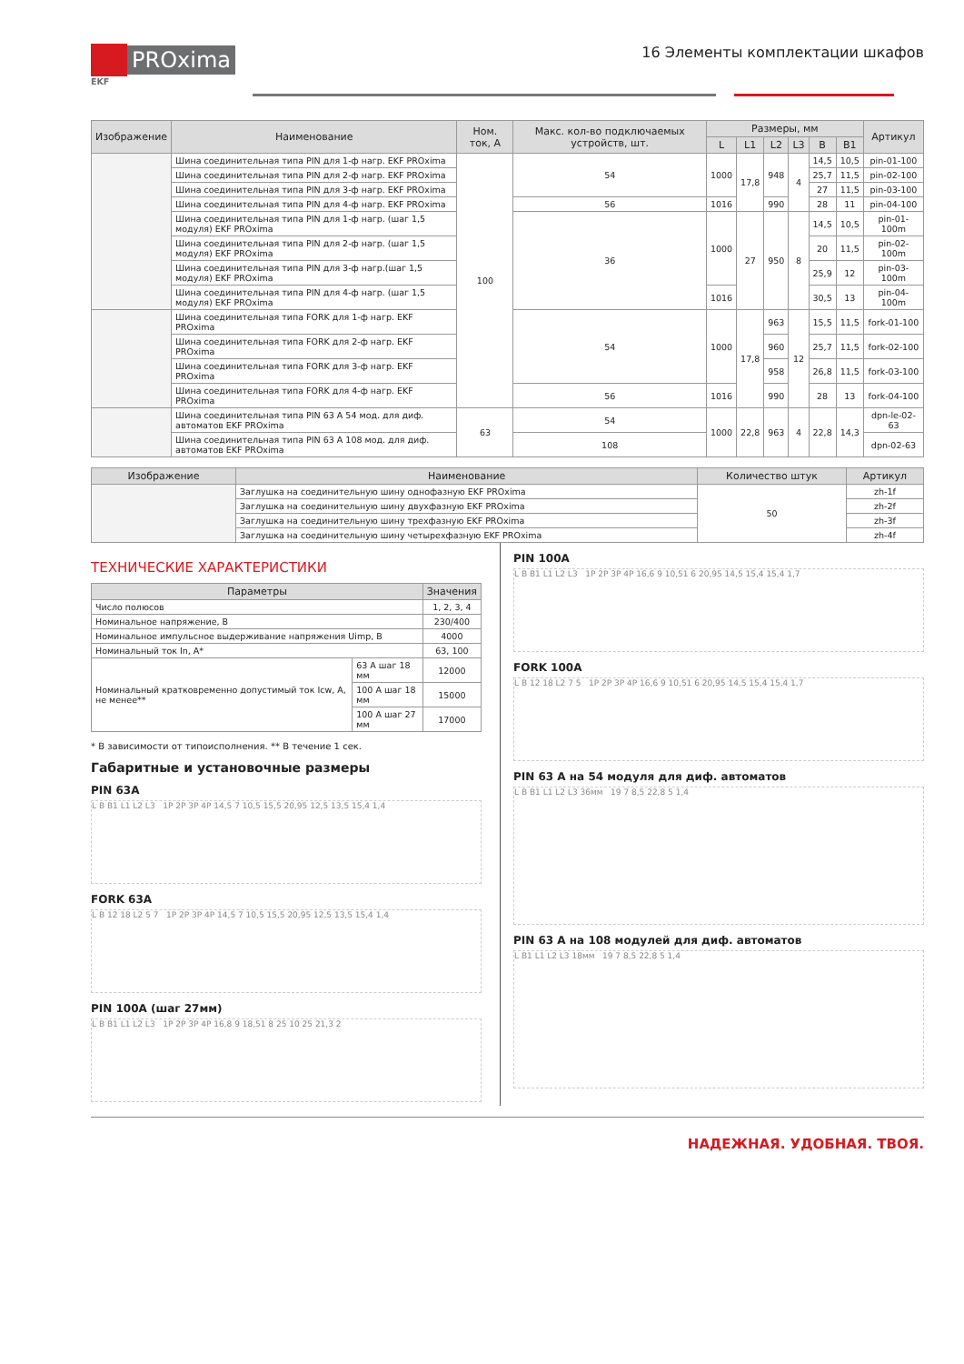PROxima
EKF
16 Элементы комплектации шкафов
| Изображение | Наименование | Ном. ток, А | Макс. кол-во подключаемых устройств, шт. | Размеры, мм | | | | | | Артикул |
| --- | --- | --- | --- | --- | --- | --- | --- | --- | --- | --- |
| | | | | L | L1 | L2 | L3 | B | B1 | |
| | Шина соединительная типа PIN для 1-ф нагр. EKF PROxima | 100 | 54 | 1000 | 17,8 | 948 | 4 | 14,5 | 10,5 | pin-01-100 |
| | Шина соединительная типа PIN для 2-ф нагр. EKF PROxima | | | | | | | 25,7 | 11,5 | pin-02-100 |
| | Шина соединительная типа PIN для 3-ф нагр. EKF PROxima | | | | | | | 27 | 11,5 | pin-03-100 |
| | Шина соединительная типа PIN для 4-ф нагр. EKF PROxima | | 56 | 1016 | | 990 | | 28 | 11 | pin-04-100 |
| | Шина соединительная типа PIN для 1-ф нагр. (шаг 1,5 модуля) EKF PROxima | | 36 | 1000 | 27 | 950 | 8 | 14,5 | 10,5 | pin-01-100m |
| | Шина соединительная типа PIN для 2-ф нагр. (шаг 1,5 модуля) EKF PROxima | | | | | | | 20 | 11,5 | pin-02-100m |
| | Шина соединительная типа PIN для 3-ф нагр.(шаг 1,5 модуля) EKF PROxima | | | | | | | 25,9 | 12 | pin-03-100m |
| | Шина соединительная типа PIN для 4-ф нагр. (шаг 1,5 модуля) EKF PROxima | | | 1016 | | | | 30,5 | 13 | pin-04-100m |
| | Шина соединительная типа FORK для 1-ф нагр. EKF PROxima | | 54 | 1000 | 17,8 | 963 | 12 | 15,5 | 11,5 | fork-01-100 |
| | Шина соединительная типа FORK для 2-ф нагр. EKF PROxima | | | | | 960 | | 25,7 | 11,5 | fork-02-100 |
| | Шина соединительная типа FORK для 3-ф нагр. EKF PROxima | | | | | 958 | | 26,8 | 11,5 | fork-03-100 |
| | Шина соединительная типа FORK для 4-ф нагр. EKF PROxima | | 56 | 1016 | | 990 | | 28 | 13 | fork-04-100 |
| | Шина соединительная типа PIN 63 А 54 мод. для диф. автоматов EKF PROxima | 63 | 54 | 1000 | 22,8 | 963 | 4 | 22,8 | 14,3 | dpn-le-02-63 |
| | Шина соединительная типа PIN 63 А 108 мод. для диф. автоматов EKF PROxima | | 108 | | | | | | | dpn-02-63 |
| Изображение | Наименование | Количество штук | Артикул |
| --- | --- | --- | --- |
| | Заглушка на соединительную шину однофазную EKF PROxima | 50 | zh-1f |
| | Заглушка на соединительную шину двухфазную EKF PROxima | | zh-2f |
| | Заглушка на соединительную шину трехфазную EKF PROxima | | zh-3f |
| | Заглушка на соединительную шину четырехфазную EKF PROxima | | zh-4f |
ТЕХНИЧЕСКИЕ ХАРАКТЕРИСТИКИ
| Параметры | | Значения |
| --- | --- | --- |
| Число полюсов | | 1, 2, 3, 4 |
| Номинальное напряжение, В | | 230/400 |
| Номинальное импульсное выдерживание напряжения Uimp, В | | 4000 |
| Номинальный ток In, А* | | 63, 100 |
| Номинальный кратковременно допустимый ток Icw, А, не менее** | 63 А шаг 18 мм | 12000 |
| | 100 А шаг 18 мм | 15000 |
| | 100 А шаг 27 мм | 17000 |
* В зависимости от типоисполнения. ** В течение 1 сек.
Габаритные и установочные размеры
PIN 63A
L B B1 L1 L2 L3 1P 2P 3P 4P 14,5 7 10,5 15,5 20,95 12,5 13,5 15,4 1,4
FORK 63A
L B 12 18 L2 5 7 1P 2P 3P 4P 14,5 7 10,5 15,5 20,95 12,5 13,5 15,4 1,4
PIN 100A (шаг 27мм)
L B B1 L1 L2 L3 1P 2P 3P 4P 16,8 9 18,51 8 25 10 25 21,3 2
PIN 100A
L B B1 L1 L2 L3 1P 2P 3P 4P 16,6 9 10,51 6 20,95 14,5 15,4 15,4 1,7
FORK 100A
L B 12 18 L2 7 5 1P 2P 3P 4P 16,6 9 10,51 6 20,95 14,5 15,4 15,4 1,7
PIN 63 А на 54 модуля для диф. автоматов
L B B1 L1 L2 L3 36мм 19 7 8,5 22,8 5 1,4
PIN 63 А на 108 модулей для диф. автоматов
L B1 L1 L2 L3 18мм 19 7 8,5 22,8 5 1,4
НАДЕЖНАЯ. УДОБНАЯ. ТВОЯ.